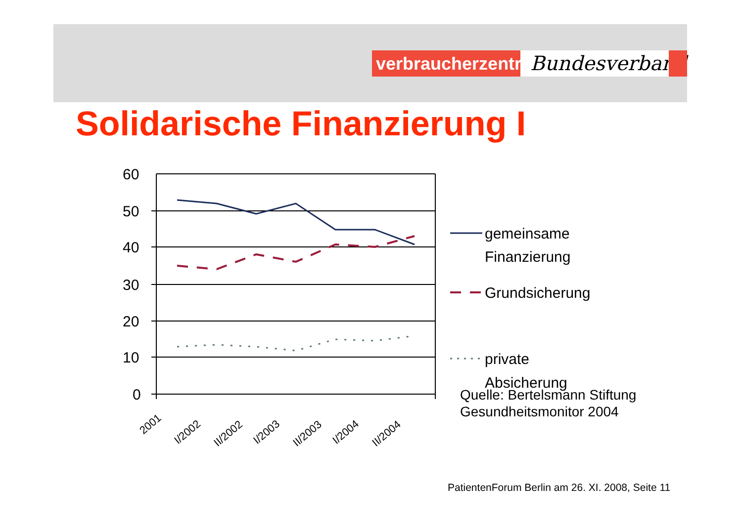verbraucherzentrale
Bundesverband
Solidarische Finanzierung I
60
50
40
30
20
10
0
2001
I/2002
II/2002
I/2003
II/2003
I/2004
II/2004
gemeinsame
Finanzierung
Grundsicherung
private
Absicherung
Quelle: Bertelsmann Stiftung
Gesundheitsmonitor 2004
PatientenForum Berlin am 26. XI. 2008, Seite 11